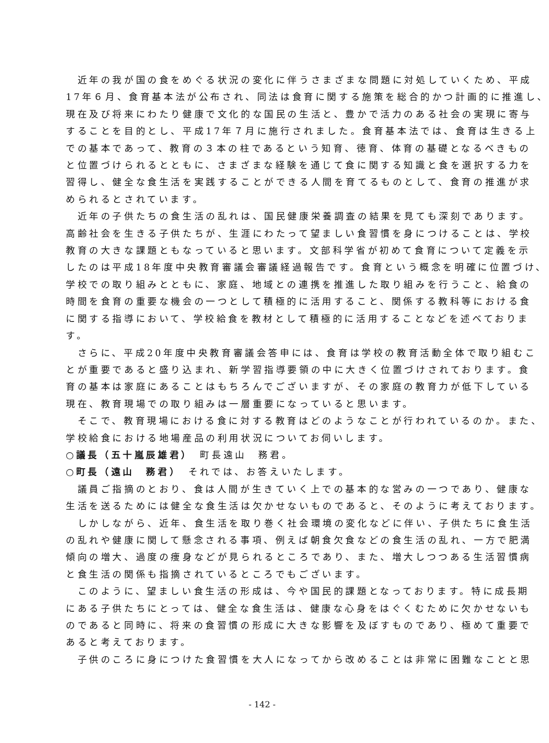近年の我が国の食をめぐる状況の変化に伴うさまざまな問題に対処していくため、平成
17年６月、食育基本法が公布され、同法は食育に関する施策を総合的かつ計画的に推進し、
現在及び将来にわたり健康で文化的な国民の生活と、豊かで活力のある社会の実現に寄与
することを目的とし、平成17年７月に施行されました。食育基本法では、食育は生きる上
での基本であって、教育の３本の柱であるという知育、徳育、体育の基礎となるべきもの
と位置づけられるとともに、さまざまな経験を通じて食に関する知識と食を選択する力を
習得し、健全な食生活を実践することができる人間を育てるものとして、食育の推進が求
められるとされています。
　近年の子供たちの食生活の乱れは、国民健康栄養調査の結果を見ても深刻であります。
高齢社会を生きる子供たちが、生涯にわたって望ましい食習慣を身につけることは、学校
教育の大きな課題ともなっていると思います。文部科学省が初めて食育について定義を示
したのは平成18年度中央教育審議会審議経過報告です。食育という概念を明確に位置づけ、
学校での取り組みとともに、家庭、地域との連携を推進した取り組みを行うこと、給食の
時間を食育の重要な機会の一つとして積極的に活用すること、関係する教科等における食
に関する指導において、学校給食を教材として積極的に活用することなどを述べておりま
す。
　さらに、平成20年度中央教育審議会答申には、食育は学校の教育活動全体で取り組むこ
とが重要であると盛り込まれ、新学習指導要領の中に大きく位置づけされております。食
育の基本は家庭にあることはもちろんでございますが、その家庭の教育力が低下している
現在、教育現場での取り組みは一層重要になっていると思います。
　そこで、教育現場における食に対する教育はどのようなことが行われているのか。また、
学校給食における地場産品の利用状況についてお伺いします。
○議長（五十嵐辰雄君）　町長遠山　務君。
○町長（遠山　務君）　それでは、お答えいたします。
　議員ご指摘のとおり、食は人間が生きていく上での基本的な営みの一つであり、健康な
生活を送るためには健全な食生活は欠かせないものであると、そのように考えております。
　しかしながら、近年、食生活を取り巻く社会環境の変化などに伴い、子供たちに食生活
の乱れや健康に関して懸念される事項、例えば朝食欠食などの食生活の乱れ、一方で肥満
傾向の増大、過度の痩身などが見られるところであり、また、増大しつつある生活習慣病
と食生活の関係も指摘されているところでもございます。
　このように、望ましい食生活の形成は、今や国民的課題となっております。特に成長期
にある子供たちにとっては、健全な食生活は、健康な心身をはぐくむために欠かせないも
のであると同時に、将来の食習慣の形成に大きな影響を及ぼすものであり、極めて重要で
あると考えております。
　子供のころに身につけた食習慣を大人になってから改めることは非常に困難なことと思
- 142 -